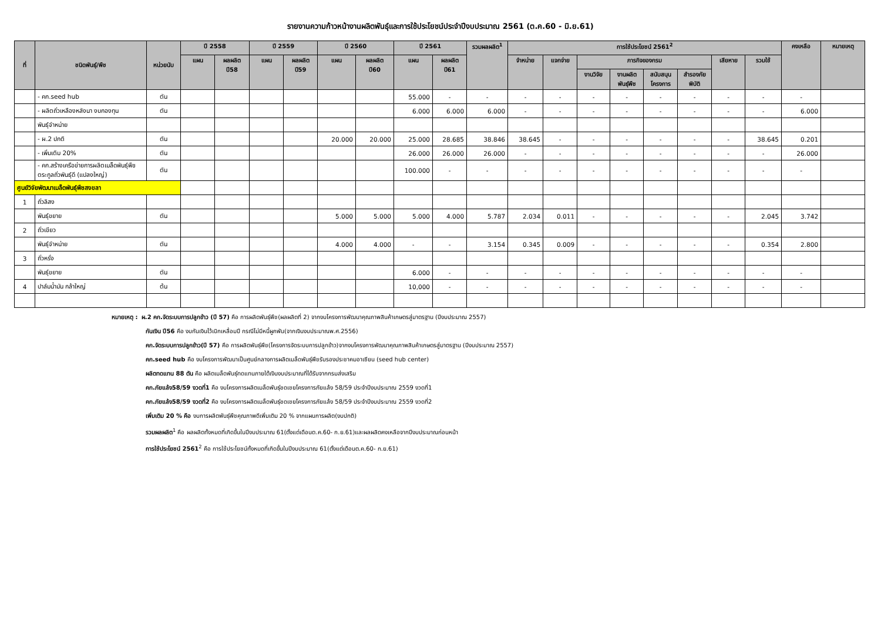รายงานความก้าวหน้างานผลิตพันธุ์และการใช้ประโยชน์ประจำปีงบประมาณ 2561 (ต.ค.60 - มิ.ย.61)
| ที่ | ชนิดพันธุ์/พืช | หน่วยนับ | ปี 2558 | | ปี 2559 | | ปี 2560 | | ปี 2561 | | รวมผลผลิต<sup>1</sup> | การใช้ประโยชน์ 2561<sup>2</sup> | | | | | | | | คงเหลือ | หมายเหตุ |
| --- | --- | --- | --- | --- | --- | --- | --- | --- | --- | --- | --- | --- | --- | --- | --- | --- | --- | --- | --- | --- | --- |
| | | | แผน | ผลผลิต ปี58 | แผน | ผลผลิต ปี59 | แผน | ผลผลิต ปี60 | แผน | ผลผลิต ปี61 | | จำหน่าย | แจกจ่าย | ภารกิจของกรม | | | | เสียหาย | รวมใช้ | | |
| | | | | | | | | | | | | | | งานวิจัย | งานผลิต พันธุ์พืช | สนับสนุน โครงการ | สำรองภัย พิบัติ | | | | |
| | - คก.seed hub | ตัน | | | | | | | 55.000 | - | - | - | - | - | - | - | - | - | - | - | |
| | - ผลิตถั่วเหลืองหลังนา งบกองทุน | ตัน | | | | | | | 6.000 | 6.000 | 6.000 | - | - | - | - | - | - | - | - | 6.000 | |
| | พันธุ์จำหน่าย | | | | | | | | | | | | | | | | | | | | |
| | - ผ.2 ปกติ | ตัน | | | | | 20.000 | 20.000 | 25.000 | 28.685 | 38.846 | 38.645 | - | - | - | - | - | - | 38.645 | 0.201 | |
| | - เพิ่มเติม 20% | ตัน | | | | | | | 26.000 | 26.000 | 26.000 | - | - | - | - | - | - | - | - | 26.000 | |
| | - คก.สร้างเครือข่ายการผลิตเมล็ดพันธุ์พืชตระกูลถั่วพันธุ์ดี (แปลงใหญ่) | ตัน | | | | | | | 100.000 | - | - | - | - | - | - | - | - | - | - | - | |
| ศูนย์วิจัยพัฒนาเมล็ดพันธุ์พืชสงขลา | | | | | | | | | | | | | | | | | | | | | |
| 1 | ถั่วลิสง | | | | | | | | | | | | | | | | | | | | |
| | พันธุ์ขยาย | ตัน | | | | | 5.000 | 5.000 | 5.000 | 4.000 | 5.787 | 2.034 | 0.011 | - | - | - | - | - | 2.045 | 3.742 | |
| 2 | ถั่วเขียว | | | | | | | | | | | | | | | | | | | | |
| | พันธุ์จำหน่าย | ตัน | | | | | 4.000 | 4.000 | - | - | 3.154 | 0.345 | 0.009 | - | - | - | - | - | 0.354 | 2.800 | |
| 3 | ถั่วหรั่ง | | | | | | | | | | | | | | | | | | | | |
| | พันธุ์ขยาย | ตัน | | | | | | | 6.000 | - | - | - | - | - | - | - | - | - | - | - | |
| 4 | ปาล์มน้ำมัน กล้าใหญ่ | ต้น | | | | | | | 10,000 | - | - | - | - | - | - | - | - | - | - | - | |
หมายเหตุ : ผ.2 คก.จัดระบบการปลูกข้าว (ปี 57) คือ การผลิตพันธุ์พืช(ผลผลิตที่ 2) จากงบโครงการพัฒนาคุณภาพสินค้าเกษตรสู่มาตรฐาน (ปีงบประมาณ 2557)
กันเงิน ปี56 คือ งบกันเงินไว้เบิกเหลื่อมปี กรณีไม่มีหนี้ผูกพัน(จากเงินงบประมาณพ.ศ.2556)
คก.จัดระบบการปลูกข้าว(ปี 57) คือ การผลิตพันธุ์พืช(โครงการจัดระบบการปลูกข้าว)จากงบโครงการพัฒนาคุณภาพสินค้าเกษตรสู่มาตรฐาน (ปีงบประมาณ 2557)
คก.seed hub คือ งบโครงการพัฒนาเป็นศูนย์กลางการผลิตเมล็ดพันธุ์พืชรับรองประชาคมอาเซียน (seed hub center)
ผลิตทดแทน 88 ตัน คือ ผลิตเมล็ดพันธุ์ทดแทนภายใต้เงินงบประมาณที่ได้รับจากกรมส่งเสริม
คก.ภัยแล้ง58/59 งวดที่1 คือ งบโครงการผลิตเมล็ดพันธุ์ชดเชยโครงการภัยแล้ง 58/59 ประจำปีงบประมาณ 2559 งวดที่1
คก.ภัยแล้ง58/59 งวดที่2 คือ งบโครงการผลิตเมล็ดพันธุ์ชดเชยโครงการภัยแล้ง 58/59 ประจำปีงบประมาณ 2559 งวดที่2
เพิ่มเติม 20 % คือ งบการผลิตพันธุ์พืชคุณภาพดีเพิ่มเติม 20 % จากแผนการผลิต(งบปกติ)
รวมผลผลิต<sup>1</sup> คือ ผลผลิตทั้งหมดที่เกิดขึ้นในปีงบประมาณ 61(ตั้งแต่เดือนต.ค.60- ก.ย.61)และผลผลิตคงเหลือจากปีงบประมาณก่อนหน้า
การใช้ประโยชน์ 2561<sup>2</sup> คือ การใช้ประโยชน์ทั้งหมดที่เกิดขึ้นในปีงบประมาณ 61(ตั้งแต่เดือนต.ค.60- ก.ย.61)